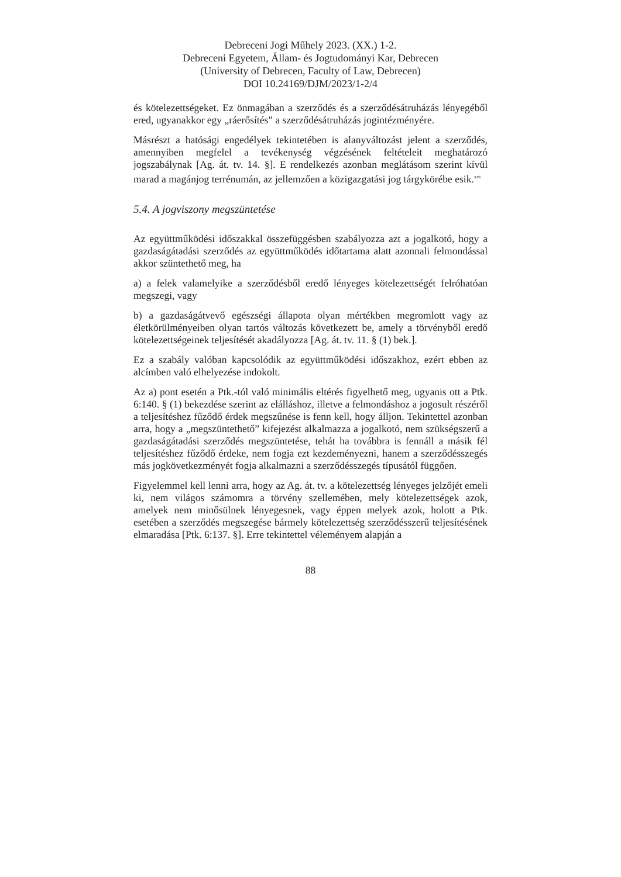Debreceni Jogi Műhely 2023. (XX.) 1-2.
Debreceni Egyetem, Állam- és Jogtudományi Kar, Debrecen
(University of Debrecen, Faculty of Law, Debrecen)
DOI 10.24169/DJM/2023/1-2/4
és kötelezettségeket. Ez önmagában a szerződés és a szerződésátruházás lényegéből ered, ugyanakkor egy „ráerősítés” a szerződésátruházás jogintézményére.
Másrészt a hatósági engedélyek tekintetében is alanyváltozást jelent a szerződés, amennyiben megfelel a tevékenység végzésének feltételeit meghatározó jogszabálynak [Ag. át. tv. 14. §]. E rendelkezés azonban meglátásom szerint kívül marad a magánjog terrénumán, az jellemzően a közigazgatási jog tárgykörébe esik.<sup>xvi</sup>
5.4. A jogviszony megszüntetése
Az együttműködési időszakkal összefüggésben szabályozza azt a jogalkotó, hogy a gazdaságátadási szerződés az együttműködés időtartama alatt azonnali felmondással akkor szüntethető meg, ha
a) a felek valamelyike a szerződésből eredő lényeges kötelezettségét felróhatóan megszegi, vagy
b) a gazdaságátvevő egészségi állapota olyan mértékben megromlott vagy az életkörülményeiben olyan tartós változás következett be, amely a törvényből eredő kötelezettségeinek teljesítését akadályozza [Ag. át. tv. 11. § (1) bek.].
Ez a szabály valóban kapcsolódik az együttműködési időszakhoz, ezért ebben az alcímben való elhelyezése indokolt.
Az a) pont esetén a Ptk.-tól való minimális eltérés figyelhető meg, ugyanis ott a Ptk. 6:140. § (1) bekezdése szerint az elálláshoz, illetve a felmondáshoz a jogosult részéről a teljesítéshez fűződő érdek megszűnése is fenn kell, hogy álljon. Tekintettel azonban arra, hogy a „megszüntethető” kifejezést alkalmazza a jogalkotó, nem szükségszerű a gazdaságátadási szerződés megszüntetése, tehát ha továbbra is fennáll a másik fél teljesítéshez fűződő érdeke, nem fogja ezt kezdeményezni, hanem a szerződésszegés más jogkövetkezményét fogja alkalmazni a szerződésszegés típusától függően.
Figyelemmel kell lenni arra, hogy az Ag. át. tv. a kötelezettség lényeges jelzőjét emeli ki, nem világos számomra a törvény szellemében, mely kötelezettségek azok, amelyek nem minősülnek lényegesnek, vagy éppen melyek azok, holott a Ptk. esetében a szerződés megszegése bármely kötelezettség szerződésszerű teljesítésének elmaradása [Ptk. 6:137. §]. Erre tekintettel véleményem alapján a
88